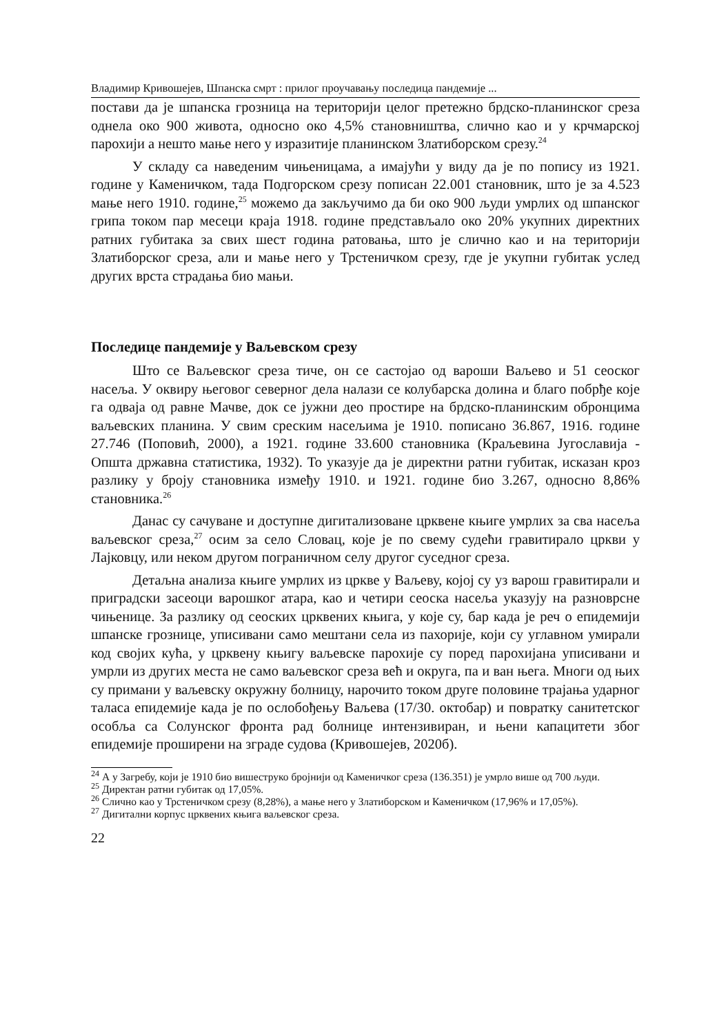Владимир Кривошејев, Шпанска смрт : прилог проучавању последица пандемије ...
постави да је шпанска грозница на територији целог претежно брдско-планинског среза однела око 900 живота, односно око 4,5% становништва, слично као и у крчмарској парохији а нешто мање него у изразитије планинском Златиборском срезу.<sup>24</sup>
У складу са наведеним чињеницама, а имајући у виду да је по попису из 1921. године у Каменичком, тада Подгорском срезу пописан 22.001 становник, што је за 4.523 мање него 1910. године,<sup>25</sup> можемо да закључимо да би око 900 људи умрлих од шпанског грипа током пар месеци краја 1918. године представљало око 20% укупних директних ратних губитака за свих шест година ратовања, што је слично као и на територији Златиборског среза, али и мање него у Трстеничком срезу, где је укупни губитак услед других врста страдања био мањи.
Последице пандемије у Ваљевском срезу
Што се Ваљевског среза тиче, он се састојао од вароши Ваљево и 51 сеоског насеља. У оквиру његовог северног дела налази се колубарска долина и благо побрђе које га одваја од равне Мачве, док се јужни део простире на брдско-планинским обронцима ваљевских планина. У свим среским насељима је 1910. пописано 36.867, 1916. године 27.746 (Поповић, 2000), а 1921. године 33.600 становника (Краљевина Југославија - Општа државна статистика, 1932). То указује да је директни ратни губитак, исказан кроз разлику у броју становника између 1910. и 1921. године био 3.267, односно 8,86% становника.<sup>26</sup>
Данас су сачуване и доступне дигитализоване црквене књиге умрлих за сва насеља ваљевског среза,<sup>27</sup> осим за село Словац, које је по свему судећи гравитирало цркви у Лајковцу, или неком другом пограничном селу другог суседног среза.
Детаљна анализа књиге умрлих из цркве у Ваљеву, којој су уз варош гравитирали и приградски засеоци варошког атара, као и четири сеоска насеља указују на разноврсне чињенице. За разлику од сеоских црквених књига, у које су, бар када је реч о епидемији шпанске грознице, уписивани само мештани села из пахорије, који су углавном умирали код својих кућа, у црквену књигу ваљевске парохије су поред парохијана уписивани и умрли из других места не само ваљевског среза већ и округа, па и ван њега. Многи од њих су примани у ваљевску окружну болницу, нарочито током друге половине трајања ударног таласа епидемије када је по ослобођењу Ваљева (17/30. октобар) и повратку санитетског особља са Солунског фронта рад болнице интензивиран, и њени капацитети због епидемије проширени на зграде судова (Кривошејев, 2020б).
<sup>24</sup> А у Загребу, који је 1910 био вишеструко бројнији од Каменичког среза (136.351) је умрло више од 700 људи.
<sup>25</sup> Директан ратни губитак од 17,05%.
<sup>26</sup> Слично као у Трстеничком срезу (8,28%), а мање него у Златиборском и Каменичком (17,96% и 17,05%).
<sup>27</sup> Дигитални корпус црквених књига ваљевског среза.
22